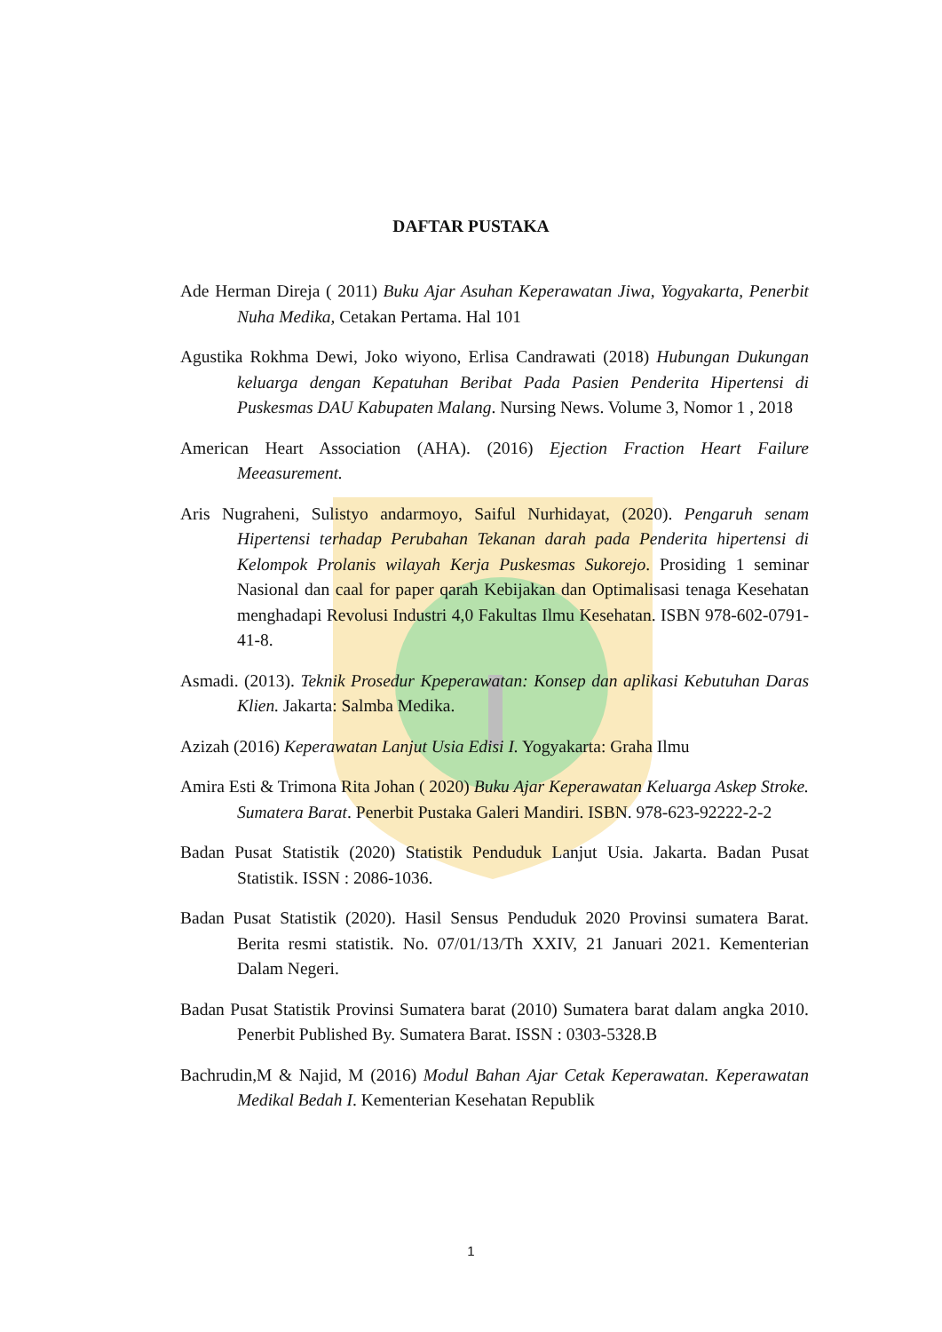DAFTAR PUSTAKA
Ade Herman Direja ( 2011) Buku Ajar Asuhan Keperawatan Jiwa, Yogyakarta, Penerbit Nuha Medika, Cetakan Pertama. Hal 101
Agustika Rokhma Dewi, Joko wiyono, Erlisa Candrawati (2018) Hubungan Dukungan keluarga dengan Kepatuhan Beribat Pada Pasien Penderita Hipertensi di Puskesmas DAU Kabupaten Malang. Nursing News. Volume 3, Nomor 1 , 2018
American Heart Association (AHA). (2016) Ejection Fraction Heart Failure Meeasurement.
Aris Nugraheni, Sulistyo andarmoyo, Saiful Nurhidayat, (2020). Pengaruh senam Hipertensi terhadap Perubahan Tekanan darah pada Penderita hipertensi di Kelompok Prolanis wilayah Kerja Puskesmas Sukorejo. Prosiding 1 seminar Nasional dan caal for paper qarah Kebijakan dan Optimalisasi tenaga Kesehatan menghadapi Revolusi Industri 4,0 Fakultas Ilmu Kesehatan. ISBN 978-602-0791-41-8.
Asmadi. (2013). Teknik Prosedur Kpeperawatan: Konsep dan aplikasi Kebutuhan Daras Klien. Jakarta: Salmba Medika.
Azizah (2016) Keperawatan Lanjut Usia Edisi I. Yogyakarta: Graha Ilmu
Amira Esti & Trimona Rita Johan ( 2020) Buku Ajar Keperawatan Keluarga Askep Stroke. Sumatera Barat. Penerbit Pustaka Galeri Mandiri. ISBN. 978-623-92222-2-2
Badan Pusat Statistik (2020) Statistik Penduduk Lanjut Usia. Jakarta. Badan Pusat Statistik. ISSN : 2086-1036.
Badan Pusat Statistik (2020). Hasil Sensus Penduduk 2020 Provinsi sumatera Barat. Berita resmi statistik. No. 07/01/13/Th XXIV, 21 Januari 2021. Kementerian Dalam Negeri.
Badan Pusat Statistik Provinsi Sumatera barat (2010) Sumatera barat dalam angka 2010. Penerbit Published By. Sumatera Barat. ISSN : 0303-5328.B
Bachrudin,M & Najid, M (2016) Modul Bahan Ajar Cetak Keperawatan. Keperawatan Medikal Bedah I. Kementerian Kesehatan Republik
1